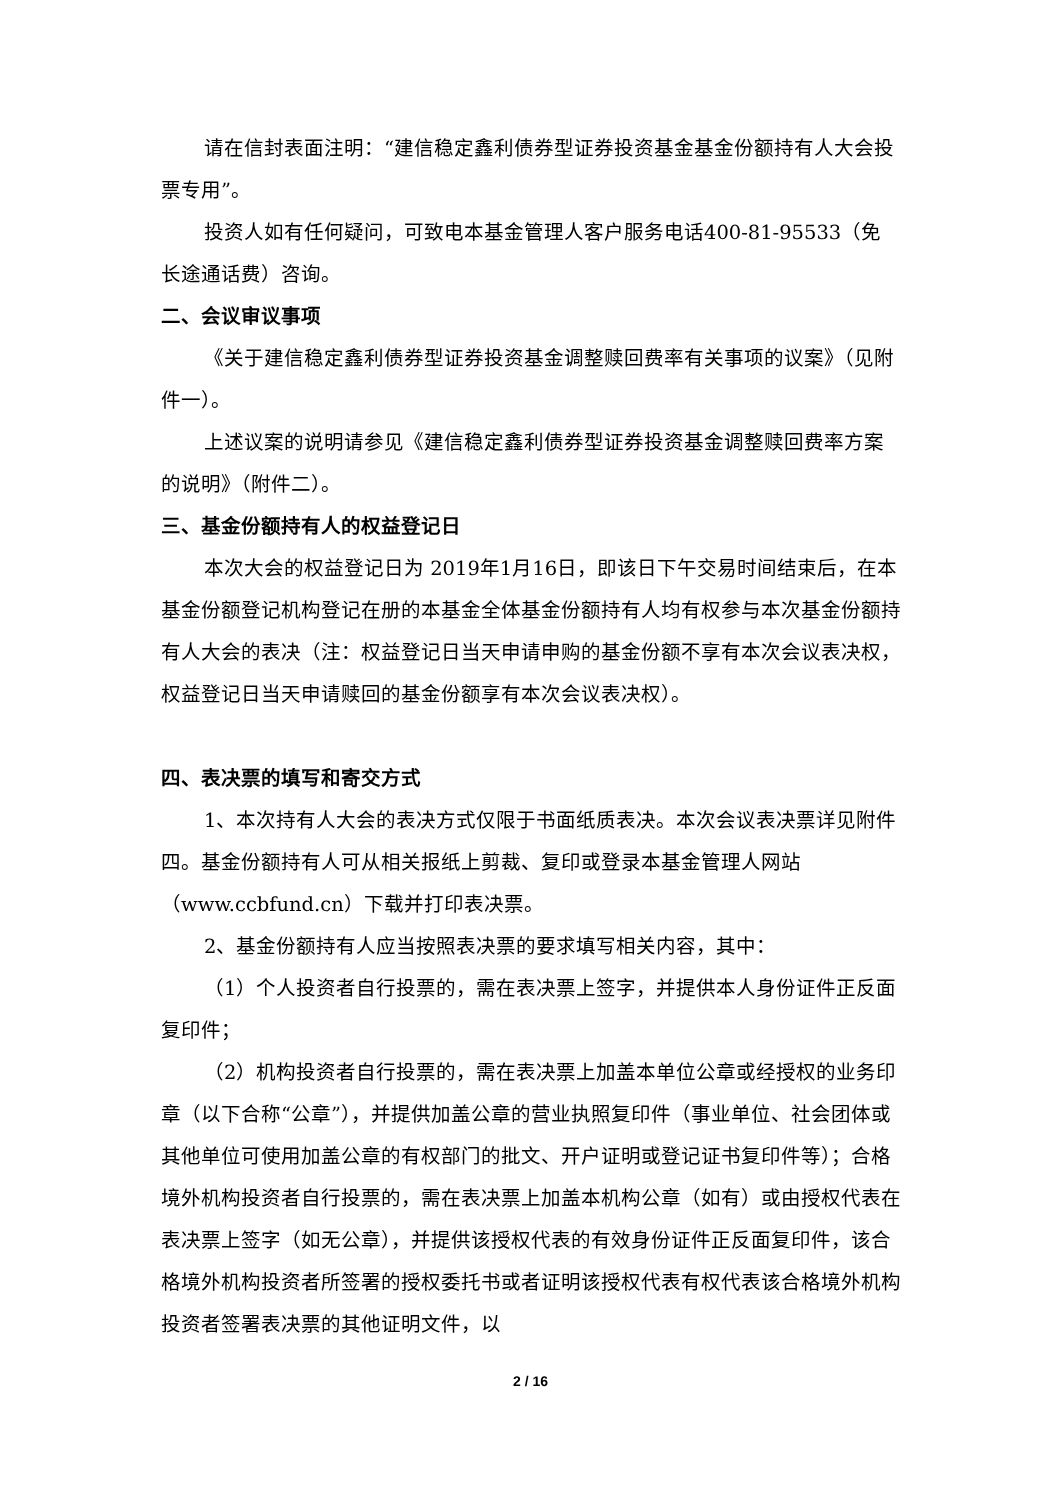请在信封表面注明：“建信稳定鑫利债券型证券投资基金基金份额持有人大会投票专用”。
投资人如有任何疑问，可致电本基金管理人客户服务电话400-81-95533（免长途通话费）咨询。
二、会议审议事项
《关于建信稳定鑫利债券型证券投资基金调整赎回费率有关事项的议案》（见附件一）。
上述议案的说明请参见《建信稳定鑫利债券型证券投资基金调整赎回费率方案的说明》（附件二）。
三、基金份额持有人的权益登记日
本次大会的权益登记日为 2019年1月16日，即该日下午交易时间结束后，在本基金份额登记机构登记在册的本基金全体基金份额持有人均有权参与本次基金份额持有人大会的表决（注：权益登记日当天申请申购的基金份额不享有本次会议表决权，权益登记日当天申请赎回的基金份额享有本次会议表决权）。
四、表决票的填写和寄交方式
1、本次持有人大会的表决方式仅限于书面纸质表决。本次会议表决票详见附件四。基金份额持有人可从相关报纸上剪裁、复印或登录本基金管理人网站（www.ccbfund.cn）下载并打印表决票。
2、基金份额持有人应当按照表决票的要求填写相关内容，其中：
（1）个人投资者自行投票的，需在表决票上签字，并提供本人身份证件正反面复印件；
（2）机构投资者自行投票的，需在表决票上加盖本单位公章或经授权的业务印章（以下合称“公章”），并提供加盖公章的营业执照复印件（事业单位、社会团体或其他单位可使用加盖公章的有权部门的批文、开户证明或登记证书复印件等）；合格境外机构投资者自行投票的，需在表决票上加盖本机构公章（如有）或由授权代表在表决票上签字（如无公章），并提供该授权代表的有效身份证件正反面复印件，该合格境外机构投资者所签署的授权委托书或者证明该授权代表有权代表该合格境外机构投资者签署表决票的其他证明文件，以
2 / 16